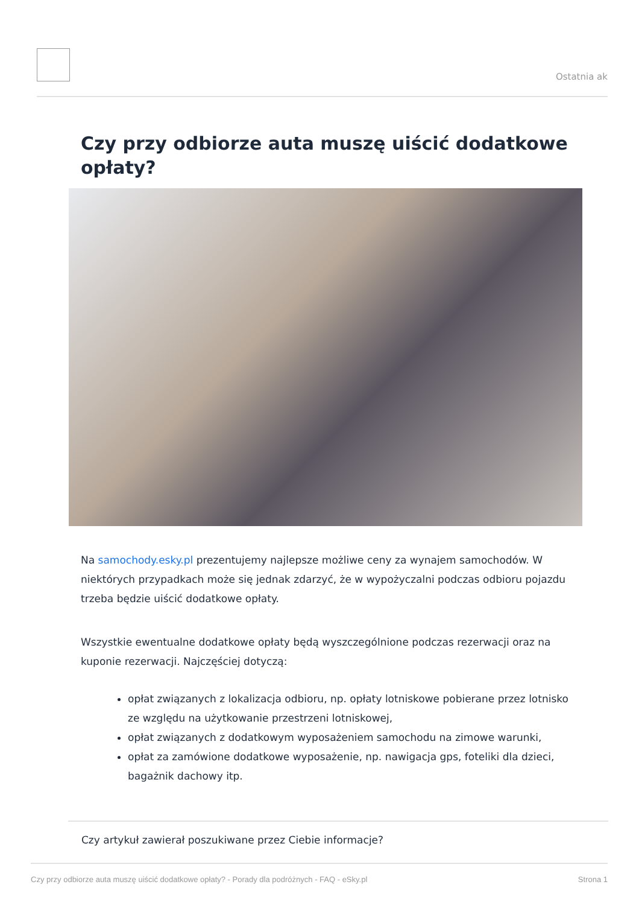Ostatnia ak
Czy przy odbiorze auta muszę uiścić dodatkowe opłaty?
Na samochody.esky.pl prezentujemy najlepsze możliwe ceny za wynajem samochodów. W niektórych przypadkach może się jednak zdarzyć, że w wypożyczalni podczas odbioru pojazdu trzeba będzie uiścić dodatkowe opłaty.
Wszystkie ewentualne dodatkowe opłaty będą wyszczególnione podczas rezerwacji oraz na kuponie rezerwacji. Najczęściej dotyczą:
opłat związanych z lokalizacja odbioru, np. opłaty lotniskowe pobierane przez lotnisko ze względu na użytkowanie przestrzeni lotniskowej,
opłat związanych z dodatkowym wyposażeniem samochodu na zimowe warunki,
opłat za zamówione dodatkowe wyposażenie, np. nawigacja gps, foteliki dla dzieci, bagażnik dachowy itp.
Czy artykuł zawierał poszukiwane przez Ciebie informacje?
Czy przy odbiorze auta muszę uiścić dodatkowe opłaty? - Porady dla podróżnych - FAQ - eSky.pl Strona 1